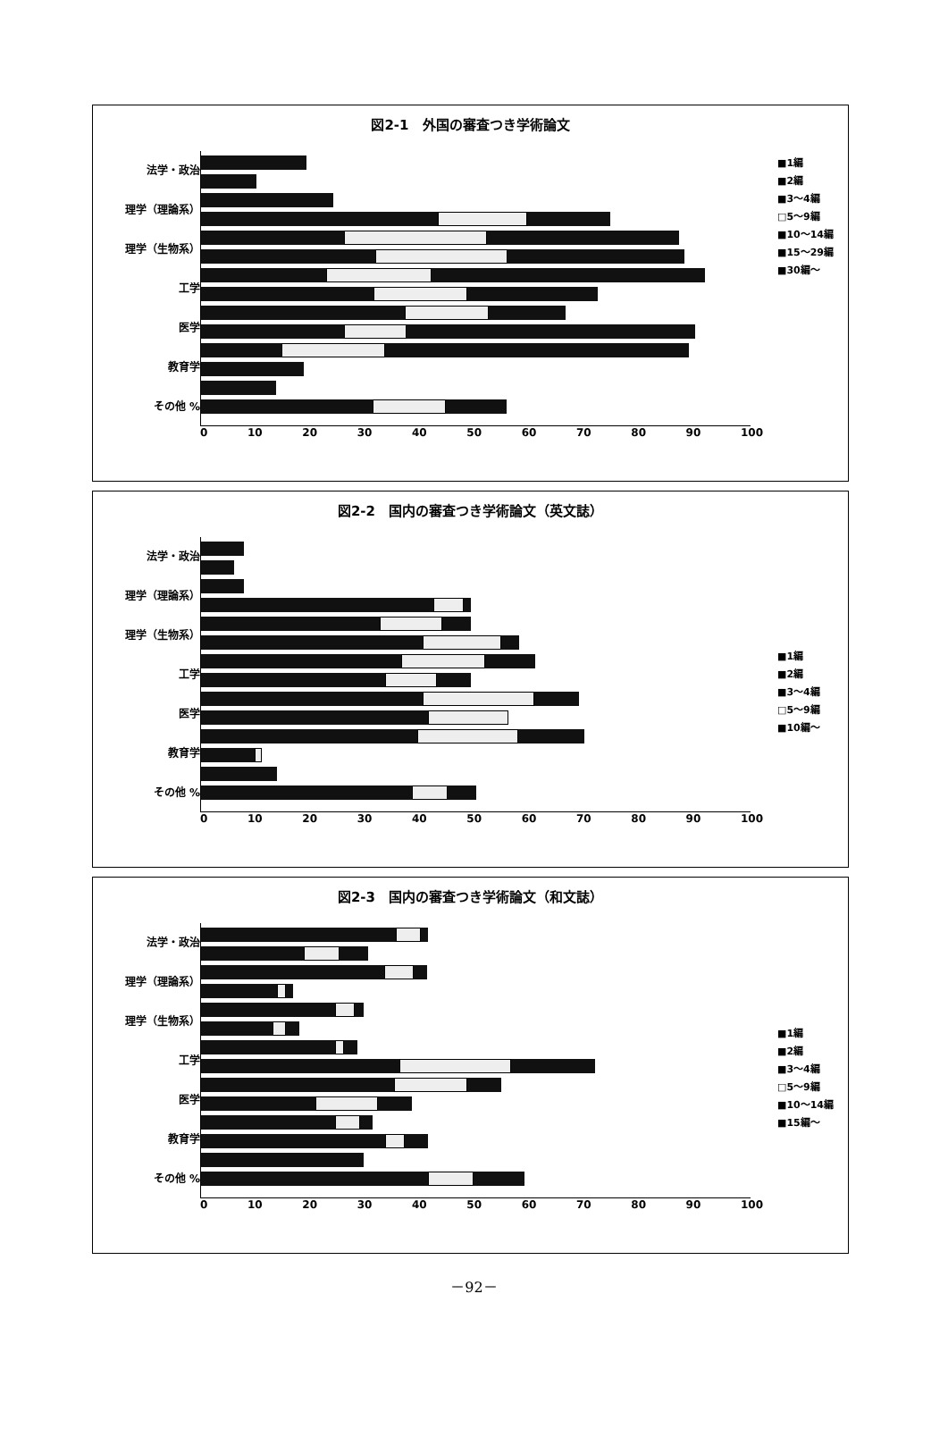図2-1　外国の審査つき学術論文
法学・政治
理学（理論系）
理学（生物系）
工学
医学
教育学
その他 %
■1編
■2編
■3～4編
□5～9編
■10～14編
■15～29編
■30編～
0 10 20 30 40 50 60 70 80 90 100
図2-2　国内の審査つき学術論文（英文誌）
法学・政治
理学（理論系）
理学（生物系）
工学
医学
教育学
その他 %
■1編
■2編
■3～4編
□5～9編
■10編～
0 10 20 30 40 50 60 70 80 90 100
図2-3　国内の審査つき学術論文（和文誌）
法学・政治
理学（理論系）
理学（生物系）
工学
医学
教育学
その他 %
■1編
■2編
■3～4編
□5～9編
■10～14編
■15編～
0 10 20 30 40 50 60 70 80 90 100
－92－